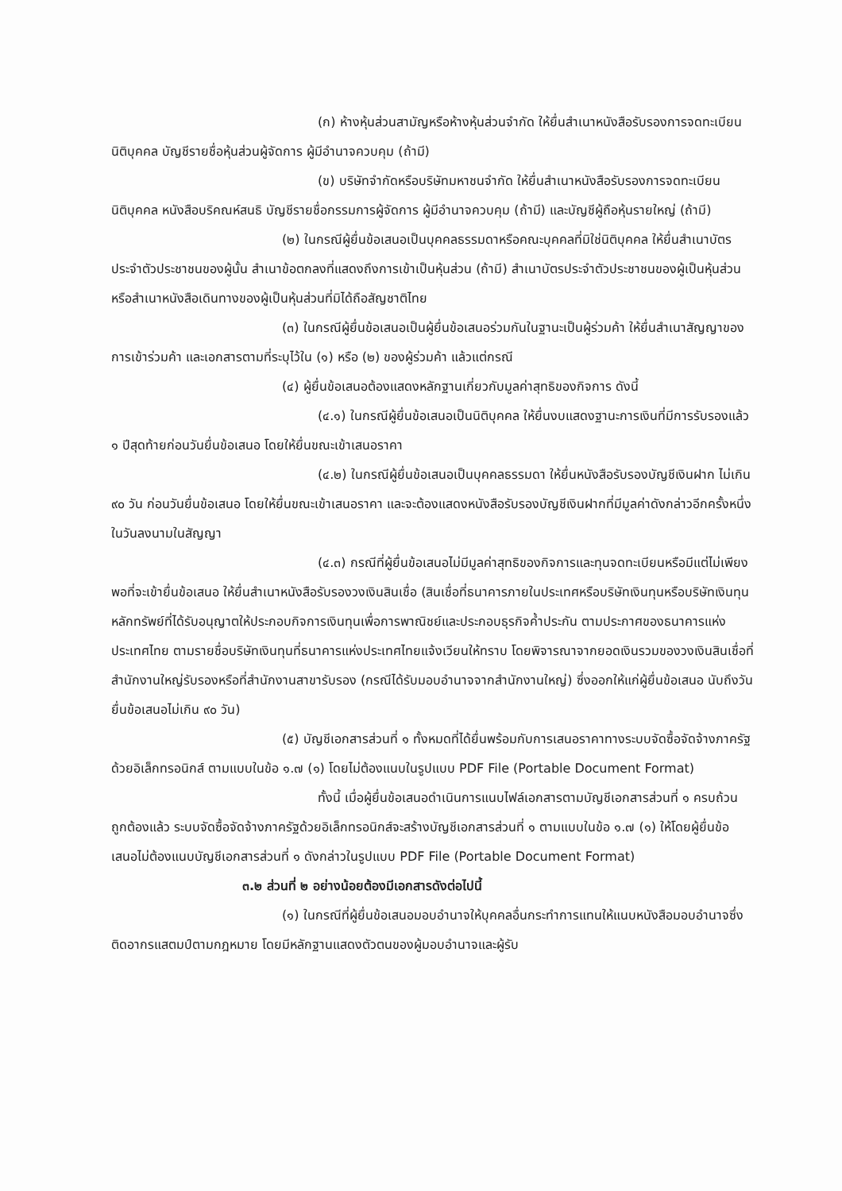(ก) ห้างหุ้นส่วนสามัญหรือห้างหุ้นส่วนจำกัด ให้ยื่นสำเนาหนังสือรับรองการจดทะเบียนนิติบุคคล บัญชีรายชื่อหุ้นส่วนผู้จัดการ ผู้มีอำนาจควบคุม (ถ้ามี)
(ข) บริษัทจำกัดหรือบริษัทมหาชนจำกัด ให้ยื่นสำเนาหนังสือรับรองการจดทะเบียนนิติบุคคล หนังสือบริคณห์สนธิ บัญชีรายชื่อกรรมการผู้จัดการ ผู้มีอำนาจควบคุม (ถ้ามี) และบัญชีผู้ถือหุ้นรายใหญ่ (ถ้ามี)
(๒) ในกรณีผู้ยื่นข้อเสนอเป็นบุคคลธรรมดาหรือคณะบุคคลที่มิใช่นิติบุคคล ให้ยื่นสำเนาบัตรประจำตัวประชาชนของผู้นั้น สำเนาข้อตกลงที่แสดงถึงการเข้าเป็นหุ้นส่วน (ถ้ามี) สำเนาบัตรประจำตัวประชาชนของผู้เป็นหุ้นส่วน หรือสำเนาหนังสือเดินทางของผู้เป็นหุ้นส่วนที่มิได้ถือสัญชาติไทย
(๓) ในกรณีผู้ยื่นข้อเสนอเป็นผู้ยื่นข้อเสนอร่วมกันในฐานะเป็นผู้ร่วมค้า ให้ยื่นสำเนาสัญญาของการเข้าร่วมค้า และเอกสารตามที่ระบุไว้ใน (๑) หรือ (๒) ของผู้ร่วมค้า แล้วแต่กรณี
(๔) ผู้ยื่นข้อเสนอต้องแสดงหลักฐานเกี่ยวกับมูลค่าสุทธิของกิจการ ดังนี้
(๔.๑) ในกรณีผู้ยื่นข้อเสนอเป็นนิติบุคคล ให้ยื่นงบแสดงฐานะการเงินที่มีการรับรองแล้ว ๑ ปีสุดท้ายก่อนวันยื่นข้อเสนอ โดยให้ยื่นขณะเข้าเสนอราคา
(๔.๒) ในกรณีผู้ยื่นข้อเสนอเป็นบุคคลธรรมดา ให้ยื่นหนังสือรับรองบัญชีเงินฝาก ไม่เกิน ๙๐ วัน ก่อนวันยื่นข้อเสนอ โดยให้ยื่นขณะเข้าเสนอราคา และจะต้องแสดงหนังสือรับรองบัญชีเงินฝากที่มีมูลค่าดังกล่าวอีกครั้งหนึ่งในวันลงนามในสัญญา
(๔.๓) กรณีที่ผู้ยื่นข้อเสนอไม่มีมูลค่าสุทธิของกิจการและทุนจดทะเบียนหรือมีแต่ไม่เพียงพอที่จะเข้ายื่นข้อเสนอ ให้ยื่นสำเนาหนังสือรับรองวงเงินสินเชื่อ (สินเชื่อที่ธนาคารภายในประเทศหรือบริษัทเงินทุนหรือบริษัทเงินทุนหลักทรัพย์ที่ได้รับอนุญาตให้ประกอบกิจการเงินทุนเพื่อการพาณิชย์และประกอบธุรกิจค้ำประกัน ตามประกาศของธนาคารแห่งประเทศไทย ตามรายชื่อบริษัทเงินทุนที่ธนาคารแห่งประเทศไทยแจ้งเวียนให้ทราบ โดยพิจารณาจากยอดเงินรวมของวงเงินสินเชื่อที่สำนักงานใหญ่รับรองหรือที่สำนักงานสาขารับรอง (กรณีได้รับมอบอำนาจจากสำนักงานใหญ่) ซึ่งออกให้แก่ผู้ยื่นข้อเสนอ นับถึงวันยื่นข้อเสนอไม่เกิน ๙๐ วัน)
(๕) บัญชีเอกสารส่วนที่ ๑ ทั้งหมดที่ได้ยื่นพร้อมกับการเสนอราคาทางระบบจัดซื้อจัดจ้างภาครัฐด้วยอิเล็กทรอนิกส์ ตามแบบในข้อ ๑.๗ (๑) โดยไม่ต้องแนบในรูปแบบ PDF File (Portable Document Format)
ทั้งนี้ เมื่อผู้ยื่นข้อเสนอดำเนินการแนบไฟล์เอกสารตามบัญชีเอกสารส่วนที่ ๑ ครบถ้วน ถูกต้องแล้ว ระบบจัดซื้อจัดจ้างภาครัฐด้วยอิเล็กทรอนิกส์จะสร้างบัญชีเอกสารส่วนที่ ๑ ตามแบบในข้อ ๑.๗ (๑) ให้โดยผู้ยื่นข้อเสนอไม่ต้องแนบบัญชีเอกสารส่วนที่ ๑ ดังกล่าวในรูปแบบ PDF File (Portable Document Format)
๓.๒ ส่วนที่ ๒ อย่างน้อยต้องมีเอกสารดังต่อไปนี้
(๑) ในกรณีที่ผู้ยื่นข้อเสนอมอบอำนาจให้บุคคลอื่นกระทำการแทนให้แนบหนังสือมอบอำนาจซึ่งติดอากรแสตมป์ตามกฎหมาย โดยมีหลักฐานแสดงตัวตนของผู้มอบอำนาจและผู้รับ